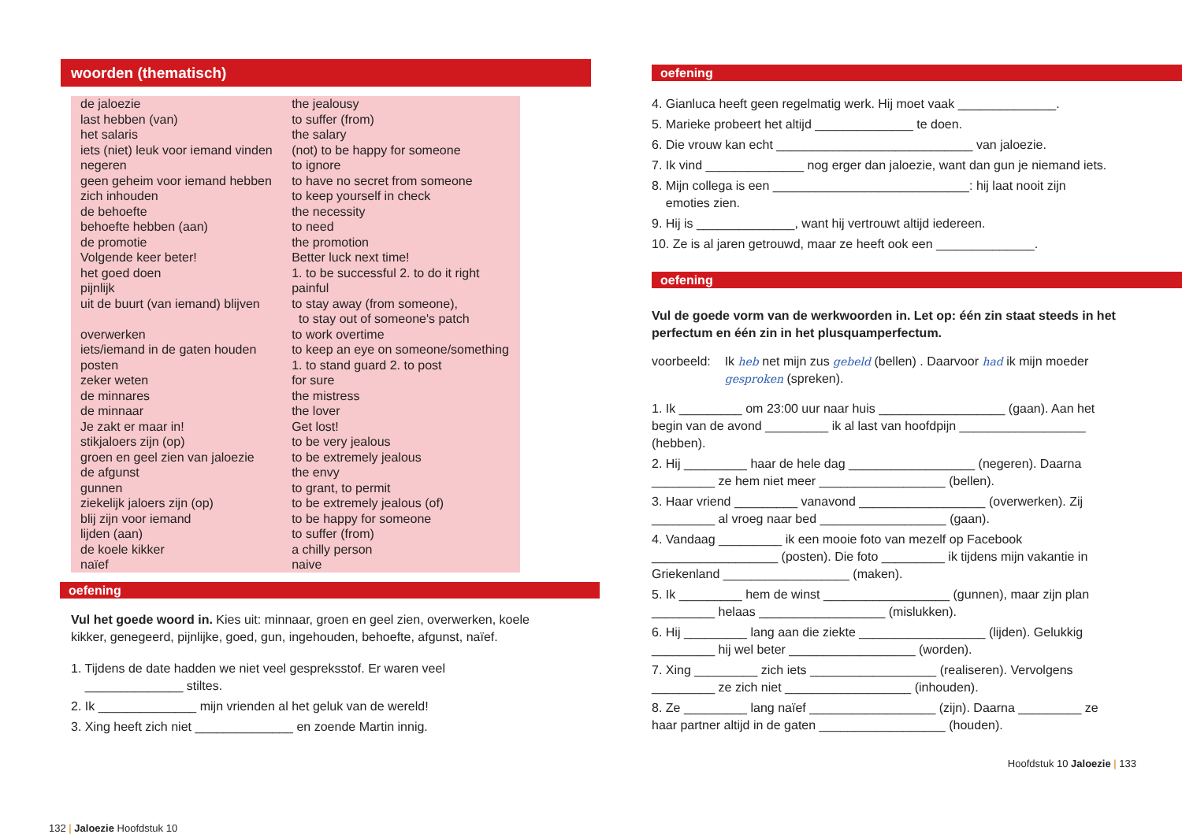woorden (thematisch)
| de jaloezie | the jealousy |
| last hebben (van) | to suffer (from) |
| het salaris | the salary |
| iets (niet) leuk voor iemand vinden | (not) to be happy for someone |
| negeren | to ignore |
| geen geheim voor iemand hebben | to have no secret from someone |
| zich inhouden | to keep yourself in check |
| de behoefte | the necessity |
| behoefte hebben (aan) | to need |
| de promotie | the promotion |
| Volgende keer beter! | Better luck next time! |
| het goed doen | 1. to be successful 2. to do it right |
| pijnlijk | painful |
| uit de buurt (van iemand) blijven | to stay away (from someone), to stay out of someone's patch |
| overwerken | to work overtime |
| iets/iemand in de gaten houden | to keep an eye on someone/something |
| posten | 1. to stand guard 2. to post |
| zeker weten | for sure |
| de minnares | the mistress |
| de minnaar | the lover |
| Je zakt er maar in! | Get lost! |
| stikjaloers zijn (op) | to be very jealous |
| groen en geel zien van jaloezie | to be extremely jealous |
| de afgunst | the envy |
| gunnen | to grant, to permit |
| ziekelijk jaloers zijn (op) | to be extremely jealous (of) |
| blij zijn voor iemand | to be happy for someone |
| lijden (aan) | to suffer (from) |
| de koele kikker | a chilly person |
| naïef | naive |
oefening
Vul het goede woord in. Kies uit: minnaar, groen en geel zien, overwerken, koele kikker, genegeerd, pijnlijke, goed, gun, ingehouden, behoefte, afgunst, naïef.
1. Tijdens de date hadden we niet veel gespreksstof. Er waren veel
______________ stiltes.
2. Ik ______________ mijn vrienden al het geluk van de wereld!
3. Xing heeft zich niet ______________ en zoende Martin innig.
132 | Jaloezie Hoofdstuk 10
oefening
4. Gianluca heeft geen regelmatig werk. Hij moet vaak ______________.
5. Marieke probeert het altijd ______________ te doen.
6. Die vrouw kan echt ____________________________ van jaloezie.
7. Ik vind ______________ nog erger dan jaloezie, want dan gun je niemand iets.
8. Mijn collega is een ____________________________: hij laat nooit zijn
emoties zien.
9. Hij is ______________, want hij vertrouwt altijd iedereen.
10. Ze is al jaren getrouwd, maar ze heeft ook een ______________.
oefening
Vul de goede vorm van de werkwoorden in. Let op: één zin staat steeds in het perfectum en één zin in het plusquamperfectum.
voorbeeld: Ik heb net mijn zus gebeld (bellen) . Daarvoor had ik mijn moeder gesproken (spreken).
1. Ik _________ om 23:00 uur naar huis __________________ (gaan). Aan het begin van de avond _________ ik al last van hoofdpijn __________________ (hebben).
2. Hij _________ haar de hele dag __________________ (negeren). Daarna _________ ze hem niet meer __________________ (bellen).
3. Haar vriend _________ vanavond __________________ (overwerken). Zij _________ al vroeg naar bed __________________ (gaan).
4. Vandaag _________ ik een mooie foto van mezelf op Facebook __________________ (posten). Die foto _________ ik tijdens mijn vakantie in Griekenland __________________ (maken).
5. Ik _________ hem de winst __________________ (gunnen), maar zijn plan _________ helaas __________________ (mislukken).
6. Hij _________ lang aan die ziekte __________________ (lijden). Gelukkig _________ hij wel beter __________________ (worden).
7. Xing _________ zich iets __________________ (realiseren). Vervolgens _________ ze zich niet __________________ (inhouden).
8. Ze _________ lang naïef __________________ (zijn). Daarna _________ ze haar partner altijd in de gaten __________________ (houden).
Hoofdstuk 10 Jaloezie | 133